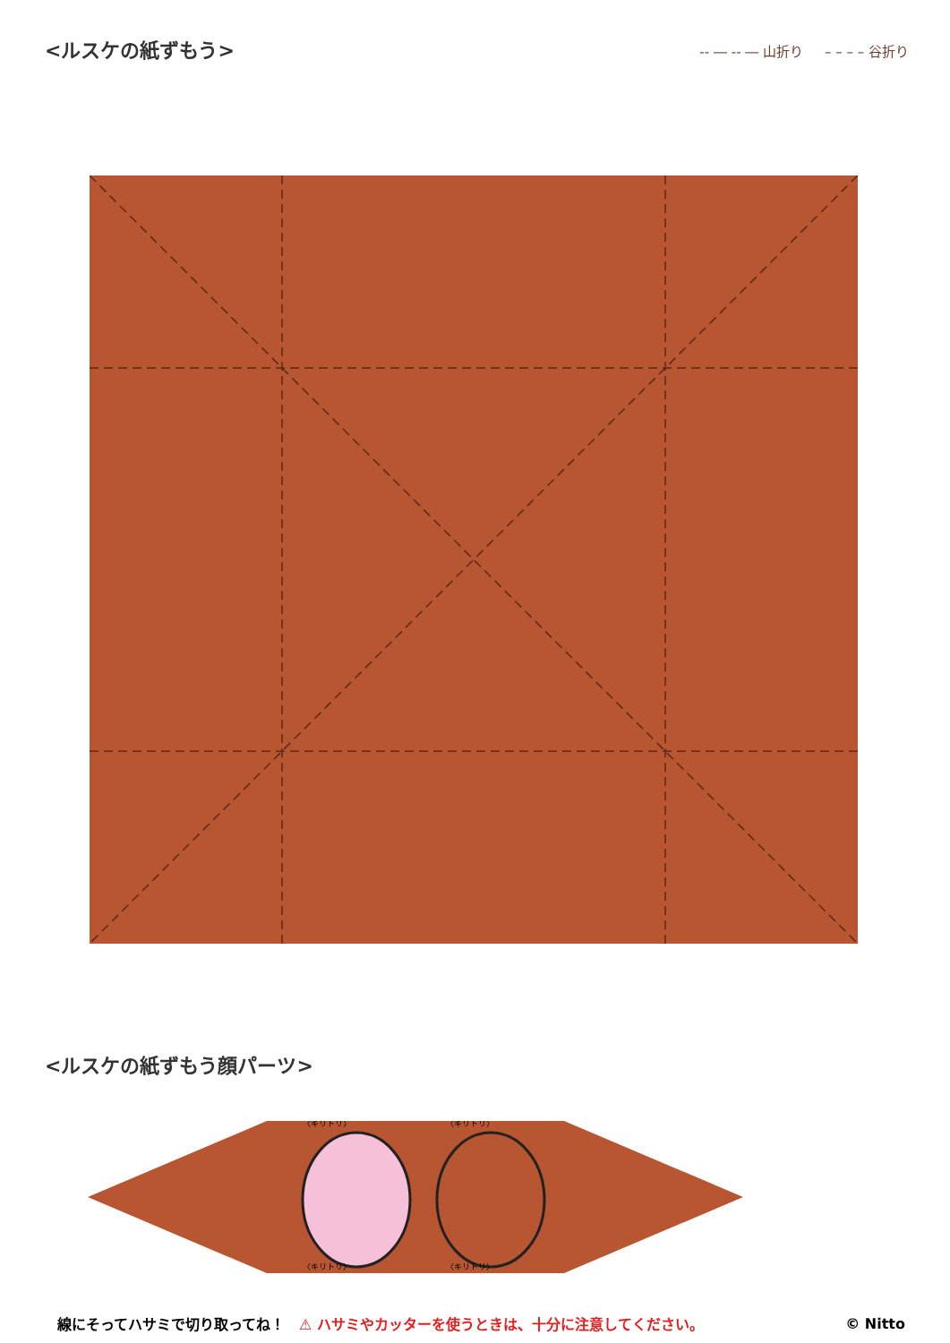<ルスケの紙ずもう>
-- ― -- ― 山折り – – – – 谷折り
<ルスケの紙ずもう顔パーツ>
〈キリトリ〉
〈キリトリ〉
〈キリトリ〉
〈キリトリ〉
線にそってハサミで切り取ってね！ ⚠ ハサミやカッターを使うときは、十分に注意してください。 © Nitto